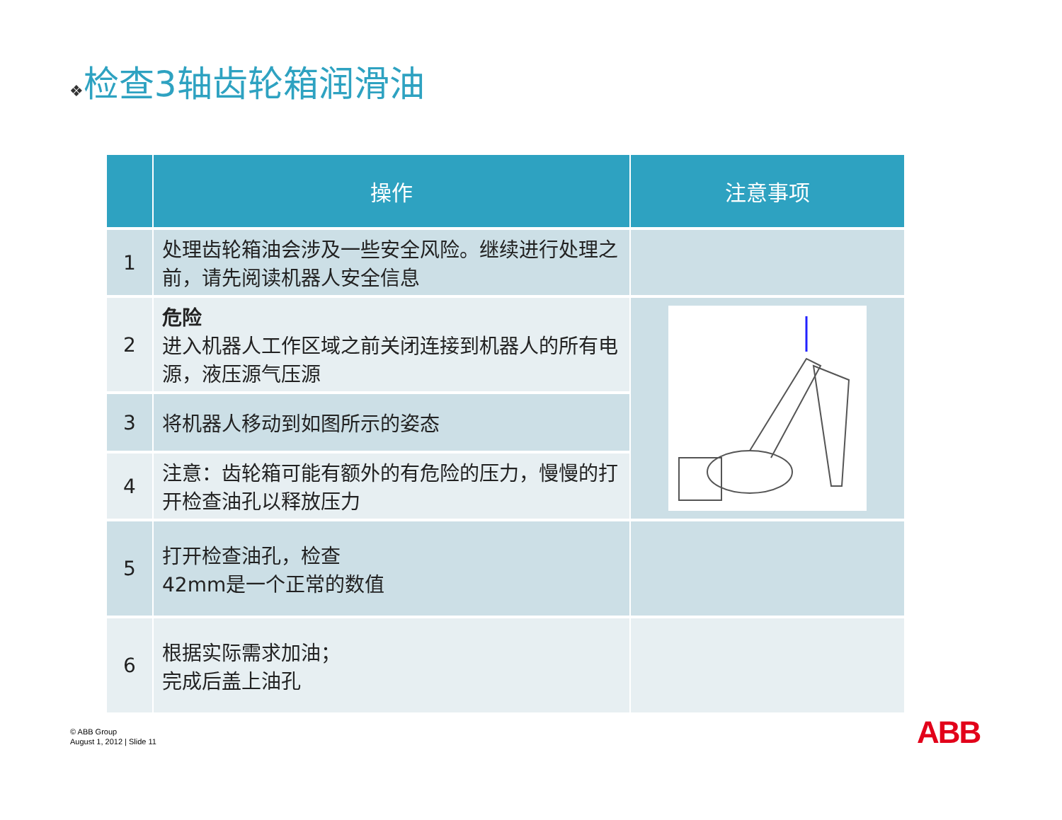❖检查3轴齿轮箱润滑油
| | 操作 | 注意事项 |
| --- | --- | --- |
| 1 | 处理齿轮箱油会涉及一些安全风险。继续进行处理之前，请先阅读机器人安全信息 | |
| 2 | 危险 进入机器人工作区域之前关闭连接到机器人的所有电源，液压源气压源 | |
| 3 | 将机器人移动到如图所示的姿态 | |
| 4 | 注意：齿轮箱可能有额外的有危险的压力，慢慢的打开检查油孔以释放压力 | |
| 5 | 打开检查油孔，检查 42mm是一个正常的数值 | |
| 6 | 根据实际需求加油； 完成后盖上油孔 | |
© ABB Group
August 1, 2012 | Slide 11
ABB